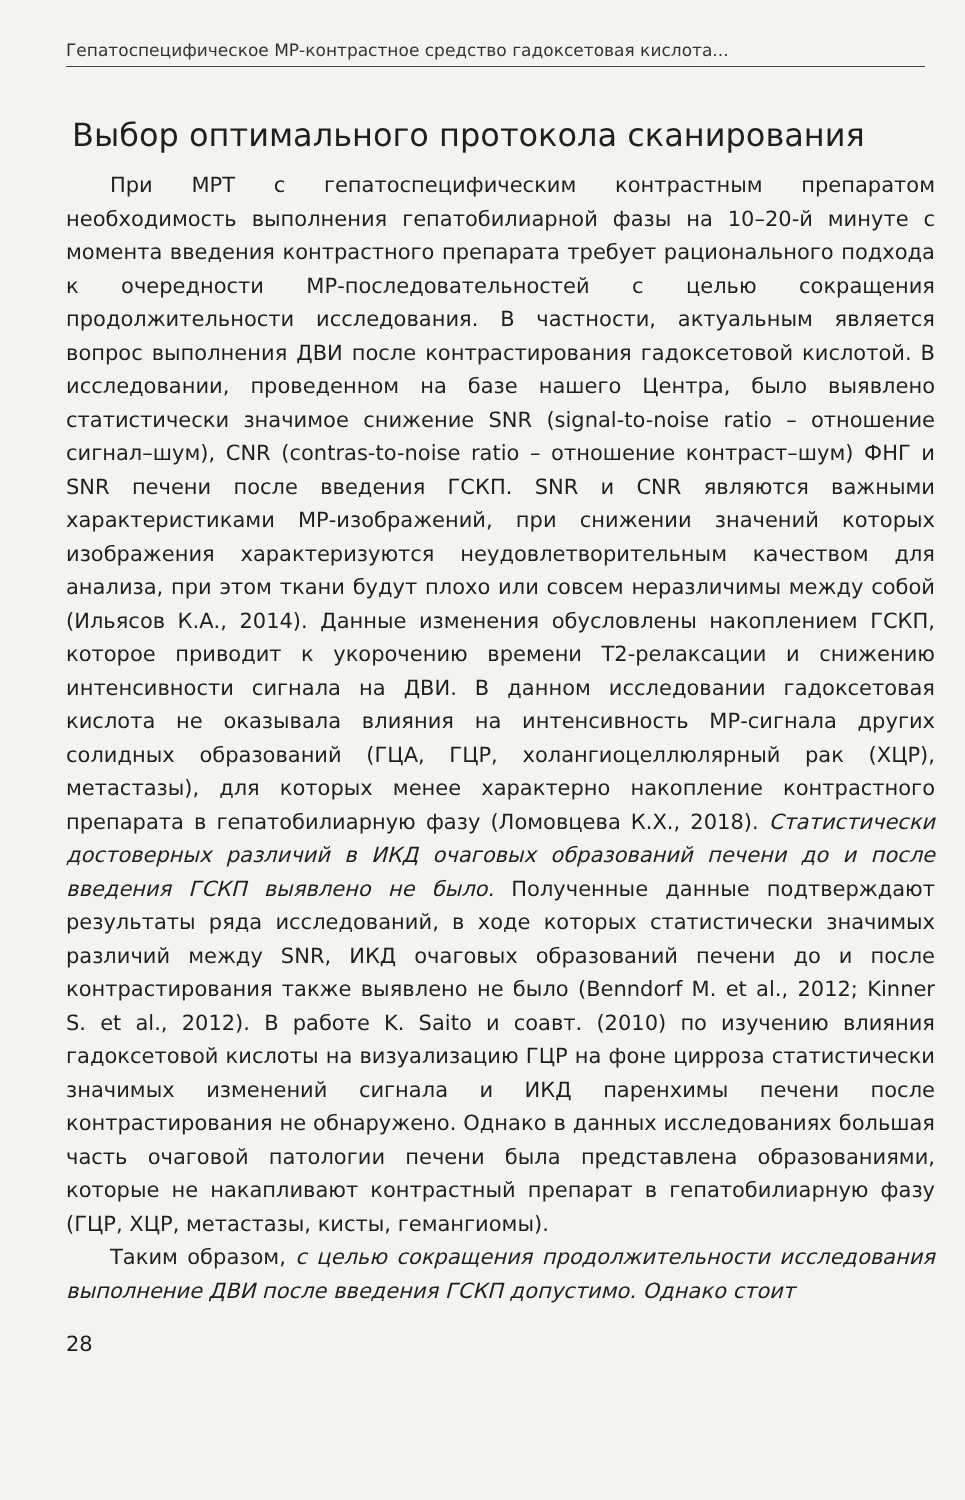Гепатоспецифическое МР-контрастное средство гадоксетовая кислота...
Выбор оптимального протокола сканирования
При МРТ с гепатоспецифическим контрастным препаратом необходимость выполнения гепатобилиарной фазы на 10–20-й минуте с момента введения контрастного препарата требует рационального подхода к очередности МР-последовательностей с целью сокращения продолжительности исследования. В частности, актуальным является вопрос выполнения ДВИ после контрастирования гадоксетовой кислотой. В исследовании, проведенном на базе нашего Центра, было выявлено статистически значимое снижение SNR (signal-to-noise ratio – отношение сигнал–шум), CNR (contras-to-noise ratio – отношение контраст–шум) ФНГ и SNR печени после введения ГСКП. SNR и CNR являются важными характеристиками МР-изображений, при снижении значений которых изображения характеризуются неудовлетворительным качеством для анализа, при этом ткани будут плохо или совсем неразличимы между собой (Ильясов К.А., 2014). Данные изменения обусловлены накоплением ГСКП, которое приводит к укорочению времени T2-релаксации и снижению интенсивности сигнала на ДВИ. В данном исследовании гадоксетовая кислота не оказывала влияния на интенсивность МР-сигнала других солидных образований (ГЦА, ГЦР, холангиоцеллюлярный рак (ХЦР), метастазы), для которых менее характерно накопление контрастного препарата в гепатобилиарную фазу (Ломовцева К.Х., 2018). Статистически достоверных различий в ИКД очаговых образований печени до и после введения ГСКП выявлено не было. Полученные данные подтверждают результаты ряда исследований, в ходе которых статистически значимых различий между SNR, ИКД очаговых образований печени до и после контрастирования также выявлено не было (Benndorf M. et al., 2012; Kinner S. et al., 2012). В работе K. Saito и соавт. (2010) по изучению влияния гадоксетовой кислоты на визуализацию ГЦР на фоне цирроза статистически значимых изменений сигнала и ИКД паренхимы печени после контрастирования не обнаружено. Однако в данных исследованиях большая часть очаговой патологии печени была представлена образованиями, которые не накапливают контрастный препарат в гепатобилиарную фазу (ГЦР, ХЦР, метастазы, кисты, гемангиомы).
Таким образом, с целью сокращения продолжительности исследования выполнение ДВИ после введения ГСКП допустимо. Однако стоит
28